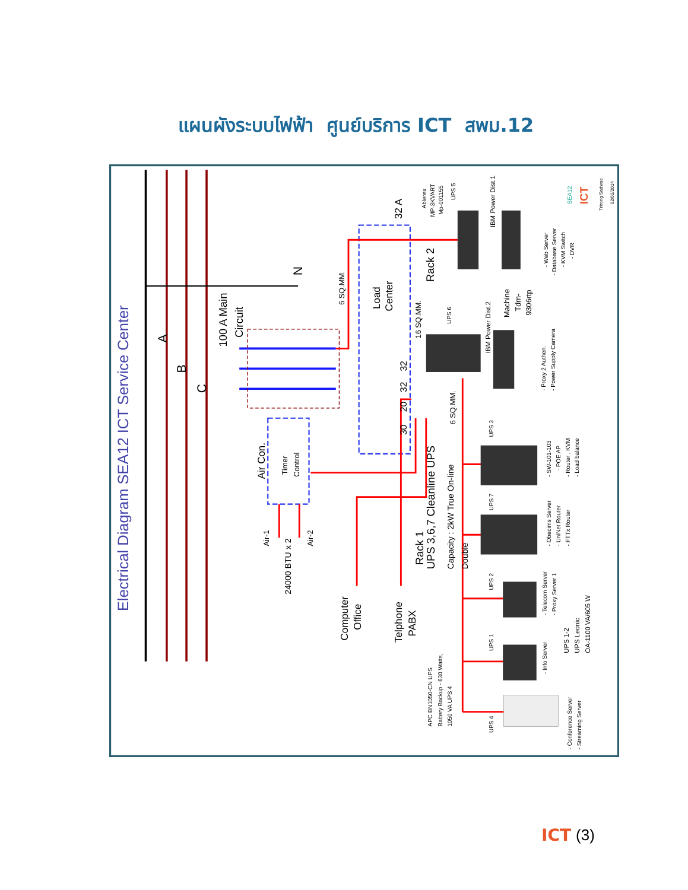แผนผังระบบไฟฟ้า ศูนย์บริการ ICT สพม.12
Electrical Diagram SEA12 ICT Service Center
A
B
C
N
100 A Main
Circuit
6 SQ.MM.
Load
Center
Rack 2
32 A
16 SQ.MM.
32
32
20
30
Air Con.
Timer
Control
Air-1
Air-2
24000 BTU x 2
Rack 1
UPS 3,6,7 Cleanline UPS
Capacity : 2kW True On-line
Double
6 SQ.MM.
Computer
Office
Telphone
PABX
Ablerex
MP-3KVART
Mp-001155
UPS 5
IBM Power Dist.1
UPS 6
IBM Power Dist.2
Machine
Tdm-
9306rtp
- Web Server
- Database Server
- KVM Switch
- DVR
- Proxy 2 Authen.
- Power Supply Camera
UPS 3
UPS 7
UPS 2
UPS 1
UPS 4
- SW-101-103
- POE AP
- Router , KVM
- Load balance
- Obecims Server
- UniNet Router
- FTTx Router
- Telecom Server
- Proxy Server 1
- Info Server
UPS 1-2
UPS Leonic
OA-1100 VA/605 W
- Conference Server
- Streaming Server
APC BN1050-CN UPS
Battery Backup - 630 Watts,
1050 VA UPS 4
SEA12
ICT
Trirong Sadwae
02/02/2014
ICT (3)